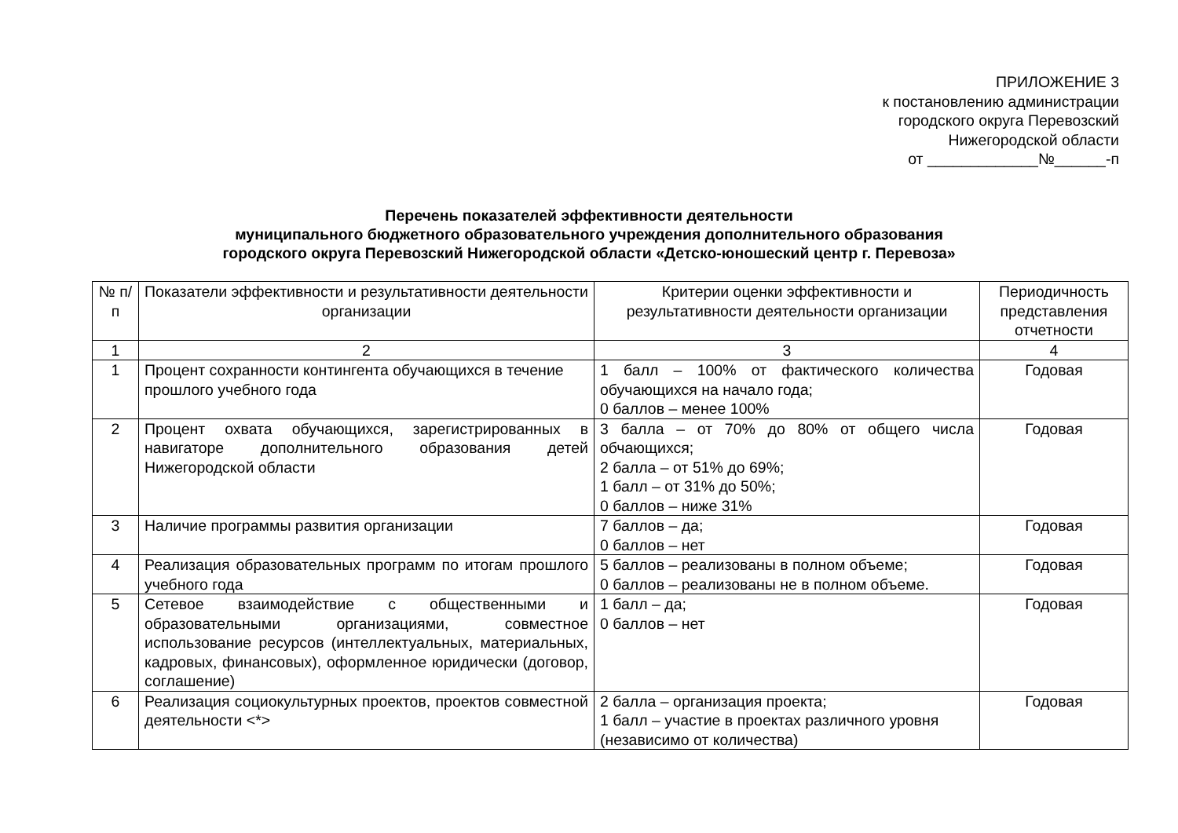ПРИЛОЖЕНИЕ 3
к постановлению администрации
городского округа Перевозский
Нижегородской области
от _____________№______-п
Перечень показателей эффективности деятельности
муниципального бюджетного образовательного учреждения дополнительного образования
городского округа Перевозский Нижегородской области «Детско-юношеский центр г. Перевоза»
| № п/п | Показатели эффективности и результативности деятельности организации | Критерии оценки эффективности и результативности деятельности организации | Периодичность представления отчетности |
| --- | --- | --- | --- |
| 1 | 2 | 3 | 4 |
| 1 | Процент сохранности контингента обучающихся в течение прошлого учебного года | 1 балл – 100% от фактического количества обучающихся на начало года; 0 баллов – менее 100% | Годовая |
| 2 | Процент охвата обучающихся, зарегистрированных в навигаторе дополнительного образования детей Нижегородской области | 3 балла – от 70% до 80% от общего числа обчающихся; 2 балла – от 51% до 69%; 1 балл – от 31% до 50%; 0 баллов – ниже 31% | Годовая |
| 3 | Наличие программы развития организации | 7 баллов – да; 0 баллов – нет | Годовая |
| 4 | Реализация образовательных программ по итогам прошлого учебного года | 5 баллов – реализованы в полном объеме; 0 баллов – реализованы не в полном объеме. | Годовая |
| 5 | Сетевое взаимодействие с общественными и образовательными организациями, совместное использование ресурсов (интеллектуальных, материальных, кадровых, финансовых), оформленное юридически (договор, соглашение) | 1 балл – да; 0 баллов – нет | Годовая |
| 6 | Реализация социокультурных проектов, проектов совместной деятельности <*> | 2 балла – организация проекта; 1 балл – участие в проектах различного уровня (независимо от количества) | Годовая |